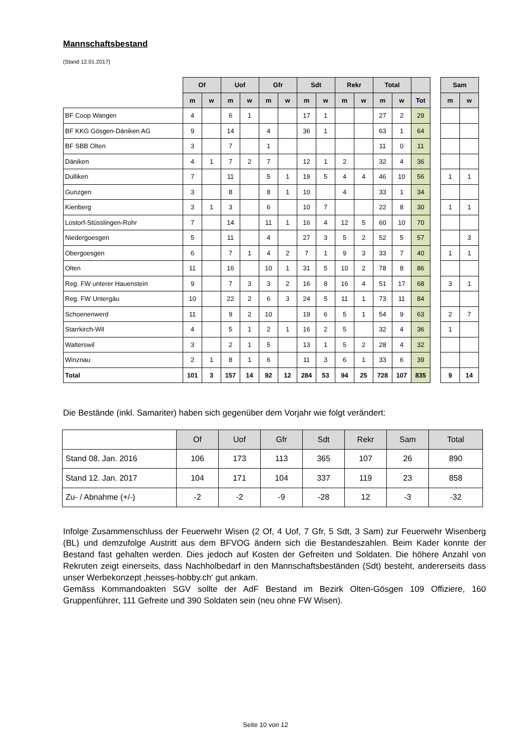Mannschaftsbestand
(Stand 12.01.2017)
| | Of | | Uof | | Gfr | | Sdt | | Rekr | | Total | | | | Sam | |
| | m | w | m | w | m | w | m | w | m | w | m | w | Tot | | m | w |
| BF Coop Wangen | 4 | | 6 | 1 | | | 17 | 1 | | | 27 | 2 | 29 | | | |
| BF KKG Gösgen-Däniken AG | 9 | | 14 | | 4 | | 36 | 1 | | | 63 | 1 | 64 | | | |
| BF SBB Olten | 3 | | 7 | | 1 | | | | | | 11 | 0 | 11 | | | |
| Däniken | 4 | 1 | 7 | 2 | 7 | | 12 | 1 | 2 | | 32 | 4 | 36 | | | |
| Dulliken | 7 | | 11 | | 5 | 1 | 19 | 5 | 4 | 4 | 46 | 10 | 56 | | 1 | 1 |
| Gunzgen | 3 | | 8 | | 8 | 1 | 10 | | 4 | | 33 | 1 | 34 | | | |
| Kienberg | 3 | 1 | 3 | | 6 | | 10 | 7 | | | 22 | 8 | 30 | | 1 | 1 |
| Lostorf-Stüsslingen-Rohr | 7 | | 14 | | 11 | 1 | 16 | 4 | 12 | 5 | 60 | 10 | 70 | | | |
| Niedergoesgen | 5 | | 11 | | 4 | | 27 | 3 | 5 | 2 | 52 | 5 | 57 | | | 3 |
| Obergoesgen | 6 | | 7 | 1 | 4 | 2 | 7 | 1 | 9 | 3 | 33 | 7 | 40 | | 1 | 1 |
| Olten | 11 | | 16 | | 10 | 1 | 31 | 5 | 10 | 2 | 78 | 8 | 86 | | | |
| Reg. FW unterer Hauenstein | 9 | | 7 | 3 | 3 | 2 | 16 | 8 | 16 | 4 | 51 | 17 | 68 | | 3 | 1 |
| Reg. FW Untergäu | 10 | | 22 | 2 | 6 | 3 | 24 | 5 | 11 | 1 | 73 | 11 | 84 | | | |
| Schoenenwerd | 11 | | 9 | 2 | 10 | | 19 | 6 | 5 | 1 | 54 | 9 | 63 | | 2 | 7 |
| Starrkirch-Wil | 4 | | 5 | 1 | 2 | 1 | 16 | 2 | 5 | | 32 | 4 | 36 | | 1 | |
| Walterswil | 3 | | 2 | 1 | 5 | | 13 | 1 | 5 | 2 | 28 | 4 | 32 | | | |
| Winznau | 2 | 1 | 8 | 1 | 6 | | 11 | 3 | 6 | 1 | 33 | 6 | 39 | | | |
| Total | 101 | 3 | 157 | 14 | 92 | 12 | 284 | 53 | 94 | 25 | 728 | 107 | 835 | | 9 | 14 |
Die Bestände (inkl. Samariter) haben sich gegenüber dem Vorjahr wie folgt verändert:
| | Of | Uof | Gfr | Sdt | Rekr | Sam | Total |
| Stand 08. Jan. 2016 | 106 | 173 | 113 | 365 | 107 | 26 | 890 |
| Stand 12. Jan. 2017 | 104 | 171 | 104 | 337 | 119 | 23 | 858 |
| Zu- / Abnahme (+/-) | -2 | -2 | -9 | -28 | 12 | -3 | -32 |
Infolge Zusammenschluss der Feuerwehr Wisen (2 Of, 4 Uof, 7 Gfr, 5 Sdt, 3 Sam) zur Feuerwehr Wisenberg (BL) und demzufolge Austritt aus dem BFVOG ändern sich die Bestandeszahlen. Beim Kader konnte der Bestand fast gehalten werden. Dies jedoch auf Kosten der Gefreiten und Soldaten. Die höhere Anzahl von Rekruten zeigt einerseits, dass Nachholbedarf in den Mannschaftsbeständen (Sdt) besteht, andererseits dass unser Werbekonzept ‚heisses-hobby.ch‘ gut ankam.
Gemäss Kommandoakten SGV sollte der AdF Bestand im Bezirk Olten-Gösgen 109 Offiziere, 160 Gruppenführer, 111 Gefreite und 390 Soldaten sein (neu ohne FW Wisen).
Seite 10 von 12